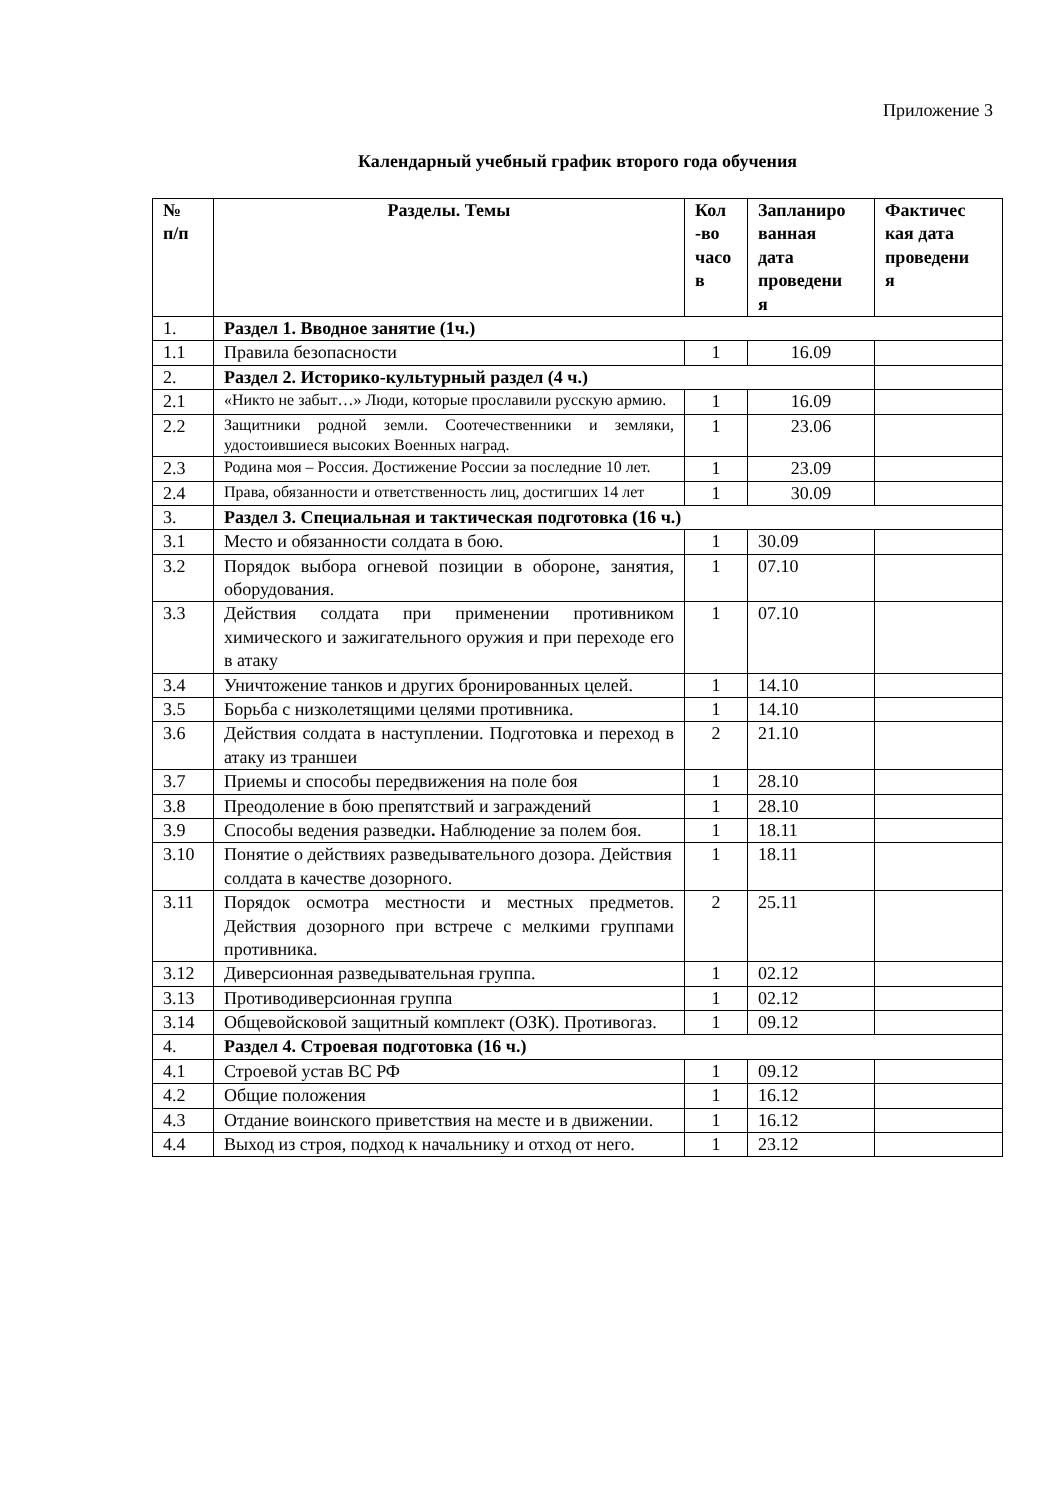Приложение 3
Календарный учебный график второго года обучения
| № п/п | Разделы. Темы | Кол -во часо в | Запланиро ванная дата проведени я | Фактичес кая дата проведени я |
| --- | --- | --- | --- | --- |
| 1. | Раздел 1. Вводное занятие (1ч.) | | | |
| 1.1 | Правила безопасности | 1 | 16.09 | |
| 2. | Раздел 2. Историко-культурный раздел (4 ч.) | | | |
| 2.1 | «Никто не забыт…» Люди, которые прославили русскую армию. | 1 | 16.09 | |
| 2.2 | Защитники родной земли. Соотечественники и земляки, удостоившиеся высоких Военных наград. | 1 | 23.06 | |
| 2.3 | Родина моя – Россия. Достижение России за последние 10 лет. | 1 | 23.09 | |
| 2.4 | Права, обязанности и ответственность лиц, достигших 14 лет | 1 | 30.09 | |
| 3. | Раздел 3. Специальная и тактическая подготовка (16 ч.) | | | |
| 3.1 | Место и обязанности солдата в бою. | 1 | 30.09 | |
| 3.2 | Порядок выбора огневой позиции в обороне, занятия, оборудования. | 1 | 07.10 | |
| 3.3 | Действия солдата при применении противником химического и зажигательного оружия и при переходе его в атаку | 1 | 07.10 | |
| 3.4 | Уничтожение танков и других бронированных целей. | 1 | 14.10 | |
| 3.5 | Борьба с низколетящими целями противника. | 1 | 14.10 | |
| 3.6 | Действия солдата в наступлении. Подготовка и переход в атаку из траншеи | 2 | 21.10 | |
| 3.7 | Приемы и способы передвижения на поле боя | 1 | 28.10 | |
| 3.8 | Преодоление в бою препятствий и заграждений | 1 | 28.10 | |
| 3.9 | Способы ведения разведки . Наблюдение за полем боя. | 1 | 18.11 | |
| 3.10 | Понятие о действиях разведывательного дозора. Действия солдата в качестве дозорного. | 1 | 18.11 | |
| 3.11 | Порядок осмотра местности и местных предметов. Действия дозорного при встрече с мелкими группами противника. | 2 | 25.11 | |
| 3.12 | Диверсионная разведывательная группа. | 1 | 02.12 | |
| 3.13 | Противодиверсионная группа | 1 | 02.12 | |
| 3.14 | Общевойсковой защитный комплект (ОЗК). Противогаз. | 1 | 09.12 | |
| 4. | Раздел 4. Строевая подготовка (16 ч.) | | | |
| 4.1 | Строевой устав ВС РФ | 1 | 09.12 | |
| 4.2 | Общие положения | 1 | 16.12 | |
| 4.3 | Отдание воинского приветствия на месте и в движении. | 1 | 16.12 | |
| 4.4 | Выход из строя, подход к начальнику и отход от него. | 1 | 23.12 | |